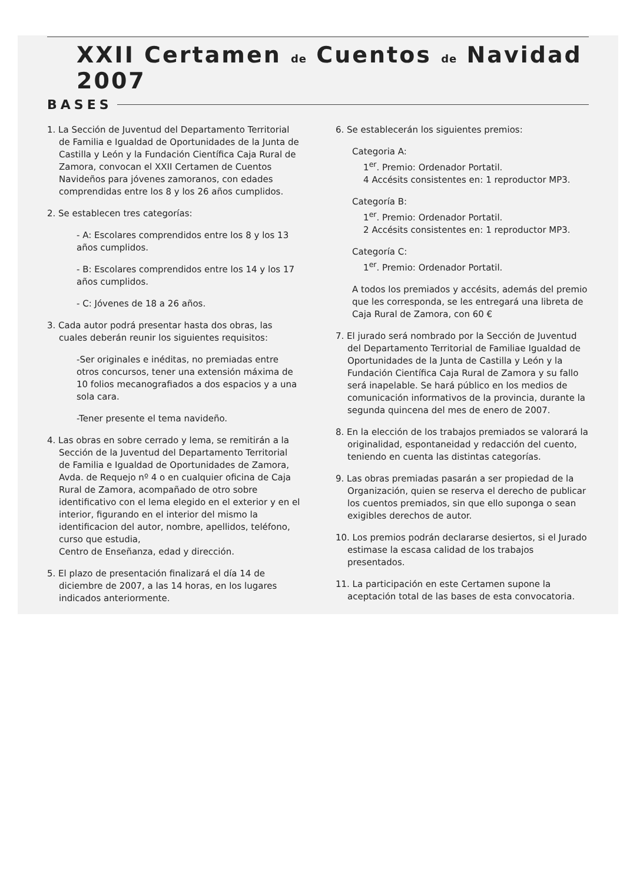XXII Certamen de Cuentos de Navidad 2007
BASES
1. La Sección de Juventud del Departamento Territorial de Familia e Igualdad de Oportunidades de la Junta de Castilla y León y la Fundación Científica Caja Rural de Zamora, convocan el XXII Certamen de Cuentos Navideños para jóvenes zamoranos, con edades comprendidas entre los 8 y los 26 años cumplidos.
2. Se establecen tres categorías:
- A: Escolares comprendidos entre los 8 y los 13 años cumplidos.
- B: Escolares comprendidos entre los 14 y los 17 años cumplidos.
- C: Jóvenes de 18 a 26 años.
3. Cada autor podrá presentar hasta dos obras, las cuales deberán reunir los siguientes requisitos:
-Ser originales e inéditas, no premiadas entre otros concursos, tener una extensión máxima de 10 folios mecanografiados a dos espacios y a una sola cara.
-Tener presente el tema navideño.
4. Las obras en sobre cerrado y lema, se remitirán a la Sección de la Juventud del Departamento Territorial de Familia e Igualdad de Oportunidades de Zamora, Avda. de Requejo nº 4 o en cualquier oficina de Caja Rural de Zamora, acompañado de otro sobre identificativo con el lema elegido en el exterior y en el interior, figurando en el interior del mismo la identificacion del autor, nombre, apellidos, teléfono, curso que estudia,
Centro de Enseñanza, edad y dirección.
5. El plazo de presentación finalizará el día 14 de diciembre de 2007, a las 14 horas, en los lugares indicados anteriormente.
6. Se establecerán los siguientes premios:
Categoria A:
1<sup>er</sup>. Premio: Ordenador Portatil.
4 Accésits consistentes en: 1 reproductor MP3.
Categoría B:
1<sup>er</sup>. Premio: Ordenador Portatil.
2 Accésits consistentes en: 1 reproductor MP3.
Categoría C:
1<sup>er</sup>. Premio: Ordenador Portatil.
A todos los premiados y accésits, además del premio que les corresponda, se les entregará una libreta de Caja Rural de Zamora, con 60 €
7. El jurado será nombrado por la Sección de Juventud del Departamento Territorial de Familiae Igualdad de Oportunidades de la Junta de Castilla y León y la Fundación Científica Caja Rural de Zamora y su fallo será inapelable. Se hará público en los medios de comunicación informativos de la provincia, durante la segunda quincena del mes de enero de 2007.
8. En la elección de los trabajos premiados se valorará la originalidad, espontaneidad y redacción del cuento, teniendo en cuenta las distintas categorías.
9. Las obras premiadas pasarán a ser propiedad de la Organización, quien se reserva el derecho de publicar los cuentos premiados, sin que ello suponga o sean exigibles derechos de autor.
10. Los premios podrán declararse desiertos, si el Jurado estimase la escasa calidad de los trabajos presentados.
11. La participación en este Certamen supone la aceptación total de las bases de esta convocatoria.